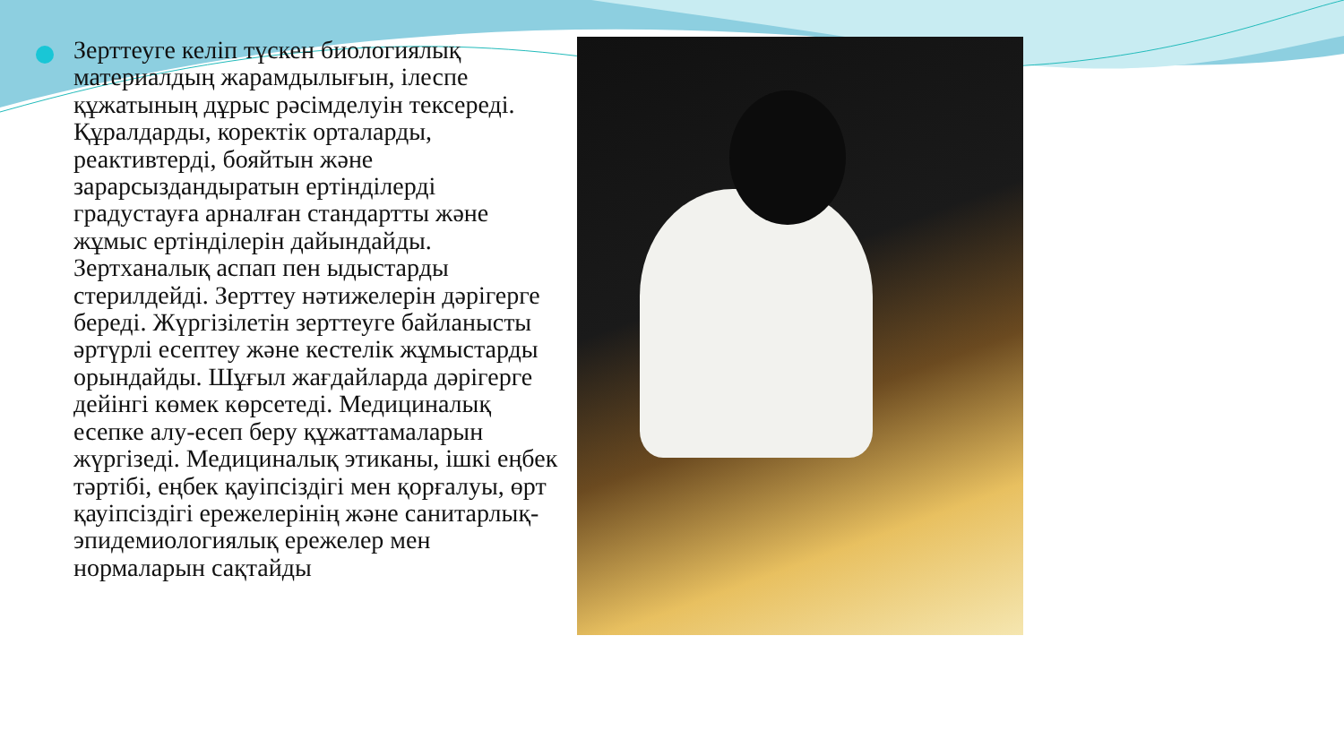Зерттеуге келіп түскен биологиялық материалдың жарамдылығын, ілеспе құжатының дұрыс рәсімделуін тексереді. Құралдарды, коректік орталарды, реактивтерді, бояйтын және зарарсыздандыратын ертінділерді градустауға арналған стандартты және жұмыс ертінділерін дайындайды. Зертханалық аспап пен ыдыстарды стерилдейді. Зерттеу нәтижелерін дәрігерге береді. Жүргізілетін зерттеуге байланысты әртүрлі есептеу және кестелік жұмыстарды орындайды. Шұғыл жағдайларда дәрігерге дейінгі көмек көрсетеді. Медициналық есепке алу-есеп беру құжаттамаларын жүргізеді. Медициналық этиканы, ішкі еңбек тәртібі, еңбек қауіпсіздігі мен қорғалуы, өрт қауіпсіздігі ережелерінің және санитарлық-эпидемиологиялық ережелер мен нормаларын сақтайды